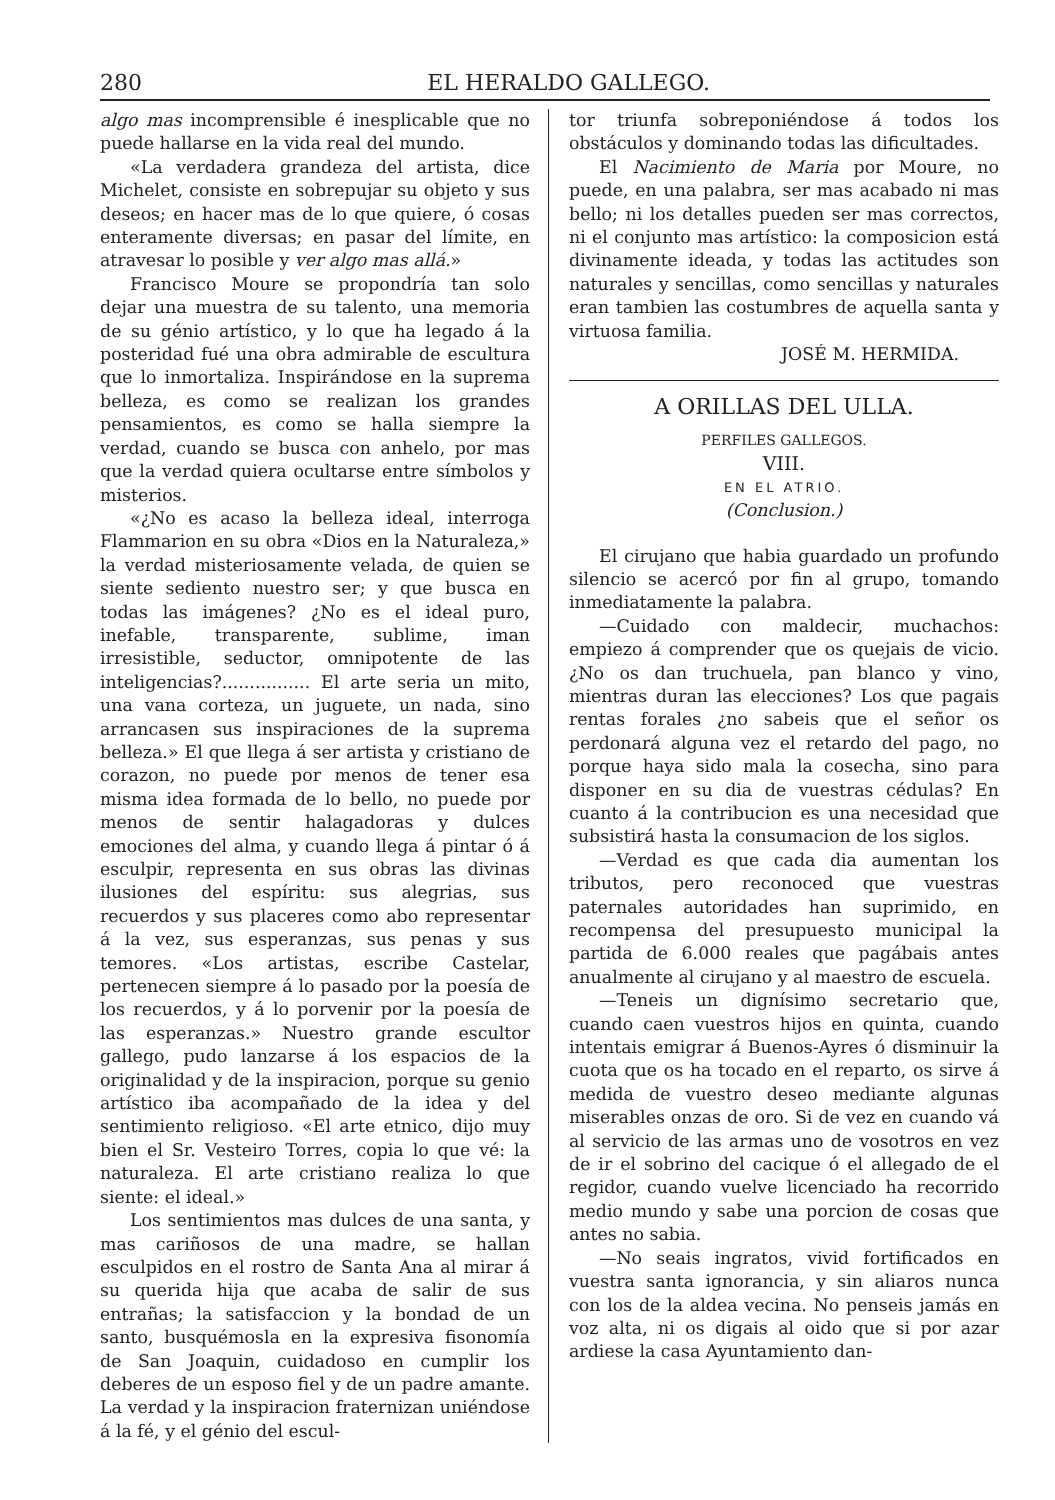280 EL HERALDO GALLEGO.
algo mas incomprensible é inesplicable que no puede hallarse en la vida real del mundo.
«La verdadera grandeza del artista, dice Michelet, consiste en sobrepujar su objeto y sus deseos; en hacer mas de lo que quiere, ó cosas enteramente diversas; en pasar del límite, en atravesar lo posible y ver algo mas allá.»
Francisco Moure se propondría tan solo dejar una muestra de su talento, una memoria de su génio artístico, y lo que ha legado á la posteridad fué una obra admirable de escultura que lo inmortaliza. Inspirándose en la suprema belleza, es como se realizan los grandes pensamientos, es como se halla siempre la verdad, cuando se busca con anhelo, por mas que la verdad quiera ocultarse entre símbolos y misterios.
«¿No es acaso la belleza ideal, interroga Flammarion en su obra «Dios en la Naturaleza,» la verdad misteriosamente velada, de quien se siente sediento nuestro ser; y que busca en todas las imágenes? ¿No es el ideal puro, inefable, transparente, sublime, iman irresistible, seductor, omnipotente de las inteligencias?................ El arte seria un mito, una vana corteza, un juguete, un nada, sino arrancasen sus inspiraciones de la suprema belleza.» El que llega á ser artista y cristiano de corazon, no puede por menos de tener esa misma idea formada de lo bello, no puede por menos de sentir halagadoras y dulces emociones del alma, y cuando llega á pintar ó á esculpir, representa en sus obras las divinas ilusiones del espíritu: sus alegrias, sus recuerdos y sus placeres como abo representar á la vez, sus esperanzas, sus penas y sus temores. «Los artistas, escribe Castelar, pertenecen siempre á lo pasado por la poesía de los recuerdos, y á lo porvenir por la poesía de las esperanzas.» Nuestro grande escultor gallego, pudo lanzarse á los espacios de la originalidad y de la inspiracion, porque su genio artístico iba acompañado de la idea y del sentimiento religioso. «El arte etnico, dijo muy bien el Sr. Vesteiro Torres, copia lo que vé: la naturaleza. El arte cristiano realiza lo que siente: el ideal.»
Los sentimientos mas dulces de una santa, y mas cariñosos de una madre, se hallan esculpidos en el rostro de Santa Ana al mirar á su querida hija que acaba de salir de sus entrañas; la satisfaccion y la bondad de un santo, busquémosla en la expresiva fisonomía de San Joaquin, cuidadoso en cumplir los deberes de un esposo fiel y de un padre amante. La verdad y la inspiracion fraternizan uniéndose á la fé, y el génio del escul-
tor triunfa sobreponiéndose á todos los obstáculos y dominando todas las dificultades.
El Nacimiento de Maria por Moure, no puede, en una palabra, ser mas acabado ni mas bello; ni los detalles pueden ser mas correctos, ni el conjunto mas artístico: la composicion está divinamente ideada, y todas las actitudes son naturales y sencillas, como sencillas y naturales eran tambien las costumbres de aquella santa y virtuosa familia.
JOSÉ M. HERMIDA.
A ORILLAS DEL ULLA.
PERFILES GALLEGOS.
VIII.
EN EL ATRIO.
(Conclusion.)
El cirujano que habia guardado un profundo silencio se acercó por fin al grupo, tomando inmediatamente la palabra.
—Cuidado con maldecir, muchachos: empiezo á comprender que os quejais de vicio. ¿No os dan truchuela, pan blanco y vino, mientras duran las elecciones? Los que pagais rentas forales ¿no sabeis que el señor os perdonará alguna vez el retardo del pago, no porque haya sido mala la cosecha, sino para disponer en su dia de vuestras cédulas? En cuanto á la contribucion es una necesidad que subsistirá hasta la consumacion de los siglos.
—Verdad es que cada dia aumentan los tributos, pero reconoced que vuestras paternales autoridades han suprimido, en recompensa del presupuesto municipal la partida de 6.000 reales que pagábais antes anualmente al cirujano y al maestro de escuela.
—Teneis un dignísimo secretario que, cuando caen vuestros hijos en quinta, cuando intentais emigrar á Buenos-Ayres ó disminuir la cuota que os ha tocado en el reparto, os sirve á medida de vuestro deseo mediante algunas miserables onzas de oro. Si de vez en cuando vá al servicio de las armas uno de vosotros en vez de ir el sobrino del cacique ó el allegado de el regidor, cuando vuelve licenciado ha recorrido medio mundo y sabe una porcion de cosas que antes no sabia.
—No seais ingratos, vivid fortificados en vuestra santa ignorancia, y sin aliaros nunca con los de la aldea vecina. No penseis jamás en voz alta, ni os digais al oido que si por azar ardiese la casa Ayuntamiento dan-